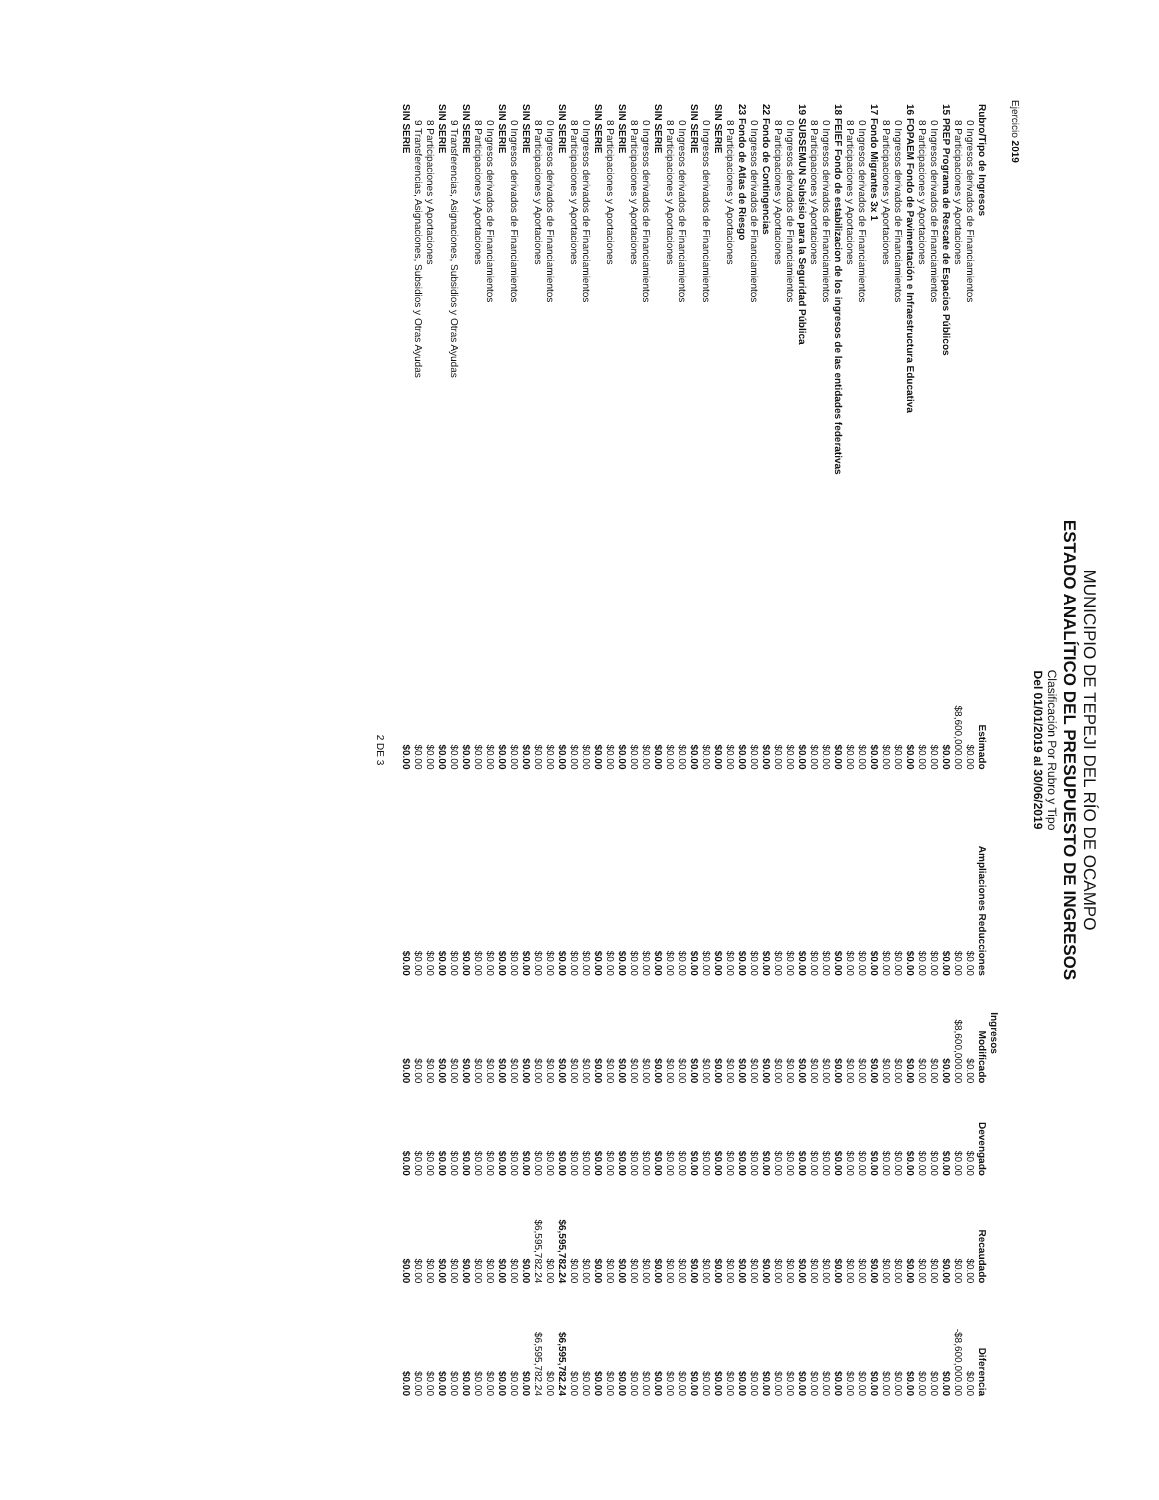MUNICIPIO DE TEPEJI DEL RÍO DE OCAMPO
ESTADO ANALÍTICO DEL PRESUPUESTO DE INGRESOS
Clasificación Por Rubro y Tipo
Del 01/01/2019 al 30/06/2019
Ejercicio 2019
| | Ingresos | | | | | |
| --- | --- | --- | --- | --- | --- | --- |
| Rubro/Tipo de Ingresos | Estimado | Ampliaciones Reducciones | Modificado | Devengado | Recaudado | Diferencia |
| 0 Ingresos derivados de Financiamientos | $0.00 | $0.00 | $0.00 | $0.00 | $0.00 | $0.00 |
| 8 Participaciones y Aportaciones | $8,600,000.00 | $0.00 | $8,600,000.00 | $0.00 | $0.00 | -$8,600,000.00 |
| 15 PREP Programa de Rescate de Espacios Públicos | $0.00 | $0.00 | $0.00 | $0.00 | $0.00 | $0.00 |
| 0 Ingresos derivados de Financiamientos | $0.00 | $0.00 | $0.00 | $0.00 | $0.00 | $0.00 |
| 8 Participaciones y Aportaciones | $0.00 | $0.00 | $0.00 | $0.00 | $0.00 | $0.00 |
| 16 FOPAEM Fondo de Pavimentación e Infraestructura Educativa | $0.00 | $0.00 | $0.00 | $0.00 | $0.00 | $0.00 |
| 0 Ingresos derivados de Financiamientos | $0.00 | $0.00 | $0.00 | $0.00 | $0.00 | $0.00 |
| 8 Participaciones y Aportaciones | $0.00 | $0.00 | $0.00 | $0.00 | $0.00 | $0.00 |
| 17 Fondo Migrantes 3x 1 | $0.00 | $0.00 | $0.00 | $0.00 | $0.00 | $0.00 |
| 0 Ingresos derivados de Financiamientos | $0.00 | $0.00 | $0.00 | $0.00 | $0.00 | $0.00 |
| 8 Participaciones y Aportaciones | $0.00 | $0.00 | $0.00 | $0.00 | $0.00 | $0.00 |
| 18 FEIEF Fondo de estabilizacion de los ingresos de las entidades federativas | $0.00 | $0.00 | $0.00 | $0.00 | $0.00 | $0.00 |
| 0 Ingresos derivados de Financiamientos | $0.00 | $0.00 | $0.00 | $0.00 | $0.00 | $0.00 |
| 8 Participaciones y Aportaciones | $0.00 | $0.00 | $0.00 | $0.00 | $0.00 | $0.00 |
| 19 SUBSEMUN Subsisio para la Seguridad Pública | $0.00 | $0.00 | $0.00 | $0.00 | $0.00 | $0.00 |
| 0 Ingresos derivados de Financiamientos | $0.00 | $0.00 | $0.00 | $0.00 | $0.00 | $0.00 |
| 8 Participaciones y Aportaciones | $0.00 | $0.00 | $0.00 | $0.00 | $0.00 | $0.00 |
| 22 Fondo de Contingencias | $0.00 | $0.00 | $0.00 | $0.00 | $0.00 | $0.00 |
| 0 Ingresos derivados de Financiamientos | $0.00 | $0.00 | $0.00 | $0.00 | $0.00 | $0.00 |
| 23 Fondo de Atlas de Riesgo | $0.00 | $0.00 | $0.00 | $0.00 | $0.00 | $0.00 |
| 8 Participaciones y Aportaciones | $0.00 | $0.00 | $0.00 | $0.00 | $0.00 | $0.00 |
| SIN SERIE | $0.00 | $0.00 | $0.00 | $0.00 | $0.00 | $0.00 |
| 0 Ingresos derivados de Financiamientos | $0.00 | $0.00 | $0.00 | $0.00 | $0.00 | $0.00 |
| SIN SERIE | $0.00 | $0.00 | $0.00 | $0.00 | $0.00 | $0.00 |
| 0 Ingresos derivados de Financiamientos | $0.00 | $0.00 | $0.00 | $0.00 | $0.00 | $0.00 |
| 8 Participaciones y Aportaciones | $0.00 | $0.00 | $0.00 | $0.00 | $0.00 | $0.00 |
| SIN SERIE | $0.00 | $0.00 | $0.00 | $0.00 | $0.00 | $0.00 |
| 0 Ingresos derivados de Financiamientos | $0.00 | $0.00 | $0.00 | $0.00 | $0.00 | $0.00 |
| 8 Participaciones y Aportaciones | $0.00 | $0.00 | $0.00 | $0.00 | $0.00 | $0.00 |
| SIN SERIE | $0.00 | $0.00 | $0.00 | $0.00 | $0.00 | $0.00 |
| 8 Participaciones y Aportaciones | $0.00 | $0.00 | $0.00 | $0.00 | $0.00 | $0.00 |
| SIN SERIE | $0.00 | $0.00 | $0.00 | $0.00 | $0.00 | $0.00 |
| 0 Ingresos derivados de Financiamientos | $0.00 | $0.00 | $0.00 | $0.00 | $0.00 | $0.00 |
| 8 Participaciones y Aportaciones | $0.00 | $0.00 | $0.00 | $0.00 | $0.00 | $0.00 |
| SIN SERIE | $0.00 | $0.00 | $0.00 | $0.00 | $6,595,782.24 | $6,595,782.24 |
| 0 Ingresos derivados de Financiamientos | $0.00 | $0.00 | $0.00 | $0.00 | $0.00 | $0.00 |
| 8 Participaciones y Aportaciones | $0.00 | $0.00 | $0.00 | $0.00 | $6,595,782.24 | $6,595,782.24 |
| SIN SERIE | $0.00 | $0.00 | $0.00 | $0.00 | $0.00 | $0.00 |
| 0 Ingresos derivados de Financiamientos | $0.00 | $0.00 | $0.00 | $0.00 | $0.00 | $0.00 |
| SIN SERIE | $0.00 | $0.00 | $0.00 | $0.00 | $0.00 | $0.00 |
| 0 Ingresos derivados de Financiamientos | $0.00 | $0.00 | $0.00 | $0.00 | $0.00 | $0.00 |
| 8 Participaciones y Aportaciones | $0.00 | $0.00 | $0.00 | $0.00 | $0.00 | $0.00 |
| SIN SERIE | $0.00 | $0.00 | $0.00 | $0.00 | $0.00 | $0.00 |
| 9 Transferencias, Asignaciones, Subsidios y Otras Ayudas | $0.00 | $0.00 | $0.00 | $0.00 | $0.00 | $0.00 |
| SIN SERIE | $0.00 | $0.00 | $0.00 | $0.00 | $0.00 | $0.00 |
| 8 Participaciones y Aportaciones | $0.00 | $0.00 | $0.00 | $0.00 | $0.00 | $0.00 |
| 9 Transferencias, Asignaciones, Subsidios y Otras Ayudas | $0.00 | $0.00 | $0.00 | $0.00 | $0.00 | $0.00 |
| SIN SERIE | $0.00 | $0.00 | $0.00 | $0.00 | $0.00 | $0.00 |
2 DE 3